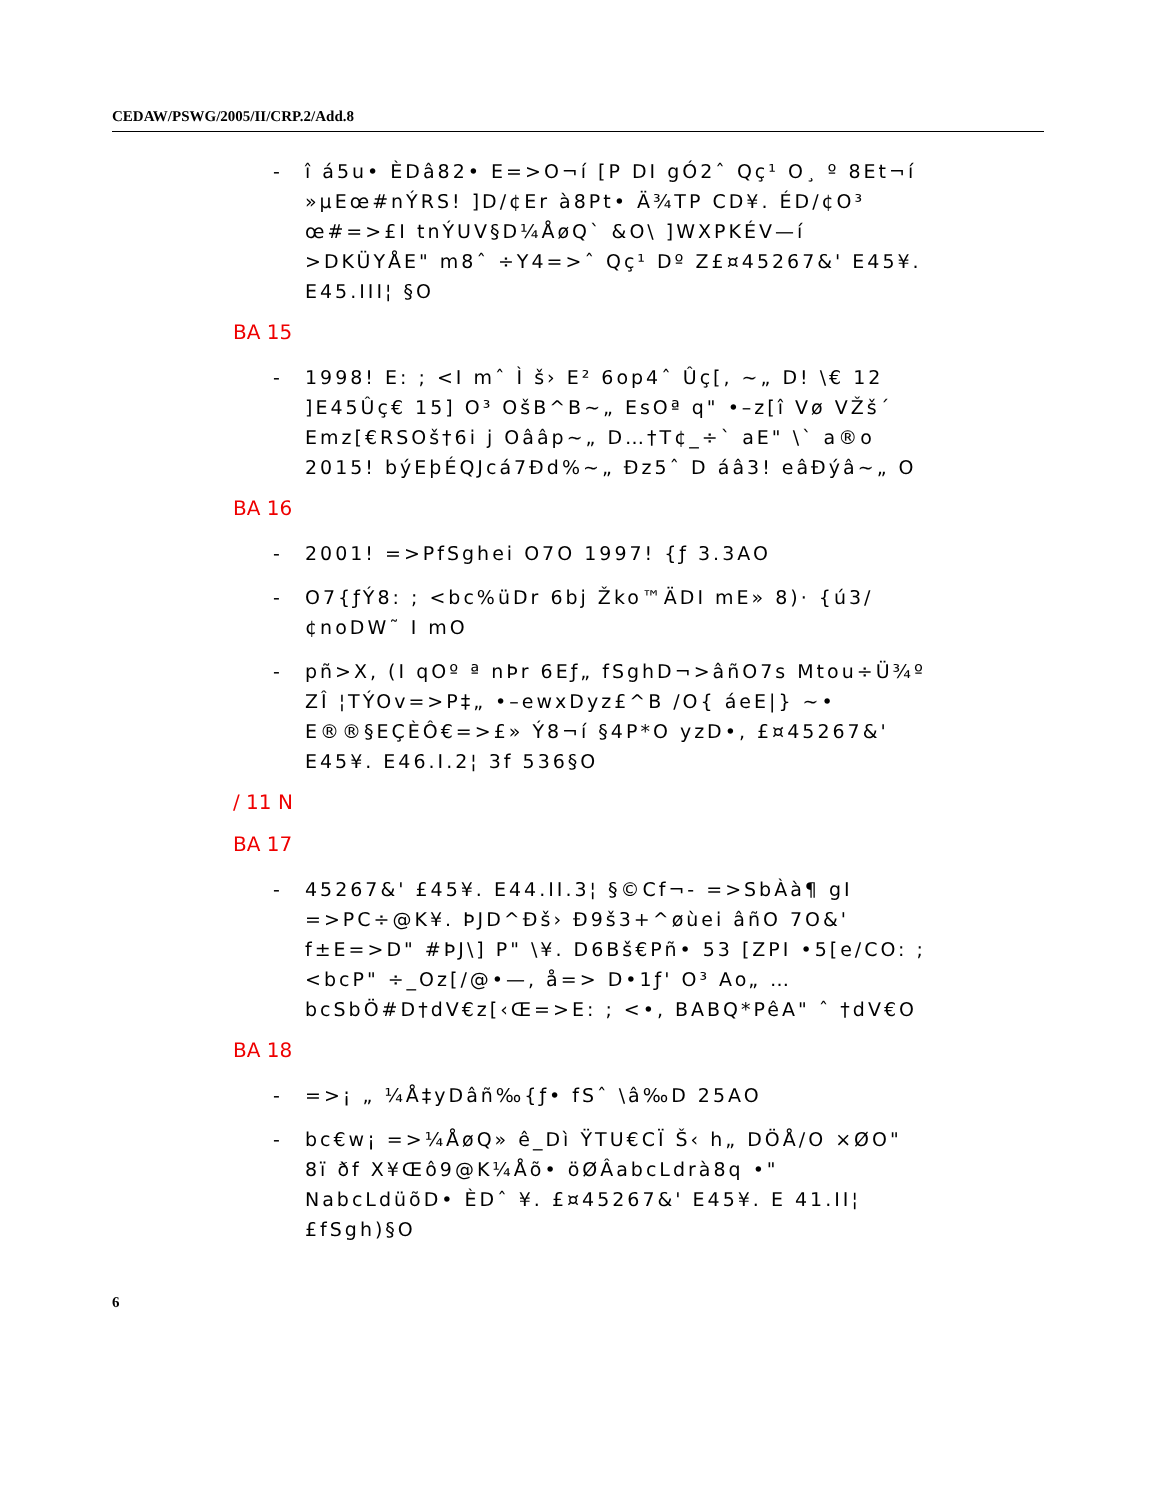CEDAW/PSWG/2005/II/CRP.2/Add.8
- î á5u• ÈDâ82• E=>O¬í [P DI gÓ2ˆ Qç¹ O¸ º 8Et¬í »µEœ#nÝRS! ]D/¢Er à8Pt• Ä¾TP CD¥. ÉD/¢O³ œ#=>£I tnÝUV§D¼ÅøQ` &O\ ]WXPKÉV—í >DKÜYÅE" m8ˆ ÷Y4=>ˆ Qç¹ Dº Z£¤45267&' E45¥. E45.III¦ §O
BA 15
- 1998! E: ; <I mˆ Ì š› E² 6op4ˆ Ûç[, ~„ D! \€ 12 ]E45Ûç€ 15] O³ OšB^B~„ EsOª q" •–z[î Vø VŽš´ Emz[€RSOš†6i j Oââp~„ D…†T¢_÷` aE" \` a®o 2015! býEþÉQJcá7Ðd%~„ Ðz5ˆ D áâ3! eâÐýâ~„ O
BA 16
- 2001! =>PfSghei O7O 1997! {ƒ 3.3AO
- O7{ƒÝ8: ; <bc%üDr 6bj Žko™ÄDI mE» 8)· {ú3/¢noDW˜ I mO
- pñ>X, (I qOº ª nÞr 6Eƒ„ fSghD¬>âñO7s Mtou÷Ü¾º ZÎ ¦TÝOv=>P‡„ •–ewxDyz£^B /O{ áeE|} ~• E®®§EÇÈÔ€=>£» Ý8¬í §4P*O yzD•, £¤45267&' E45¥. E46.I.2¦ 3f 536§O
/ 11 N
BA 17
- 45267&' £45¥. E44.II.3¦ §©Cf¬- =>SbÀà¶ gI =>PC÷@K¥. ÞJD^Ðš› Ð9š3+^øùei âñO 7O&' f±E=>D" #ÞJ\] P" \¥. D6Bš€Pñ• 53 [ZPI •5[e/CO: ; <bcP" ÷_Oz[/@•—, å=> D•1ƒ' O³ Ao„ …bcSbÖ#D†dV€z[‹Œ=>E: ; <•, BABQ*PêA" ˆ †dV€O
BA 18
- =>¡ „ ¼Å‡yDâñ‰{ƒ• fSˆ \â‰D 25AO
- bc€w¡ =>¼ÅøQ» ê_Dì ŸTU€CÏ Š‹ h„ DÖÅ/O ×ØO" 8ï ðf X¥Œô9@K¼Åõ• öØÂabcLdrà8q •" NabcLdüõD• ÈDˆ ¥. £¤45267&' E45¥. E 41.II¦ £fSgh)§O
6